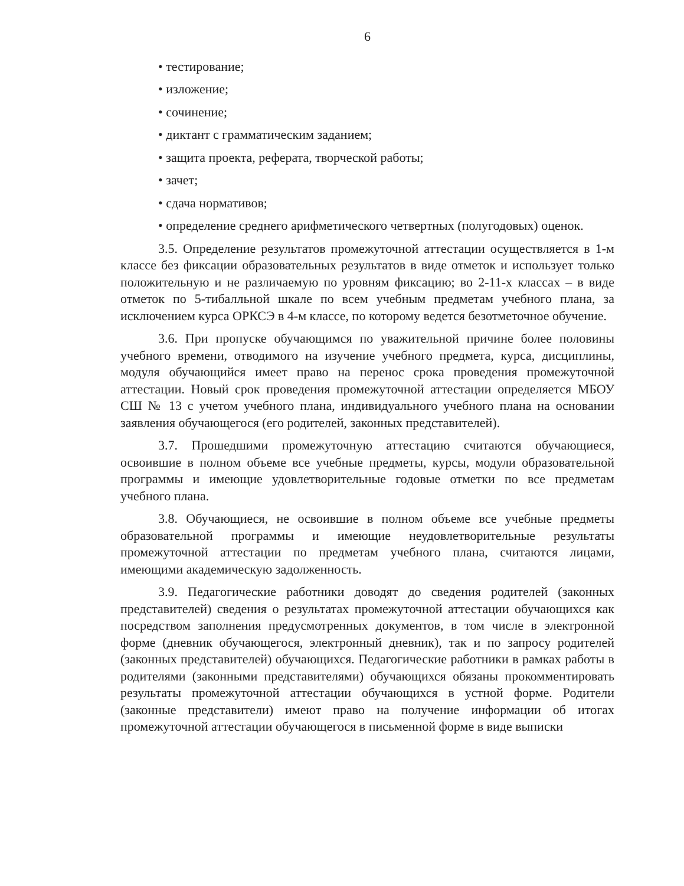6
• тестирование;
• изложение;
• сочинение;
• диктант с грамматическим заданием;
• защита проекта, реферата, творческой работы;
• зачет;
• сдача нормативов;
• определение среднего арифметического четвертных (полугодовых) оценок.
3.5. Определение результатов промежуточной аттестации осуществляется в 1-м классе без фиксации образовательных результатов в виде отметок и использует только положительную и не различаемую по уровням фиксацию; во 2-11-х классах – в виде отметок по 5-тибалльной шкале по всем учебным предметам учебного плана, за исключением курса ОРКСЭ в 4-м классе, по которому ведется безотметочное обучение.
3.6. При пропуске обучающимся по уважительной причине более половины учебного времени, отводимого на изучение учебного предмета, курса, дисциплины, модуля обучающийся имеет право на перенос срока проведения промежуточной аттестации. Новый срок проведения промежуточной аттестации определяется МБОУ СШ № 13 с учетом учебного плана, индивидуального учебного плана на основании заявления обучающегося (его родителей, законных представителей).
3.7. Прошедшими промежуточную аттестацию считаются обучающиеся, освоившие в полном объеме все учебные предметы, курсы, модули образовательной программы и имеющие удовлетворительные годовые отметки по все предметам учебного плана.
3.8. Обучающиеся, не освоившие в полном объеме все учебные предметы образовательной программы и имеющие неудовлетворительные результаты промежуточной аттестации по предметам учебного плана, считаются лицами, имеющими академическую задолженность.
3.9. Педагогические работники доводят до сведения родителей (законных представителей) сведения о результатах промежуточной аттестации обучающихся как посредством заполнения предусмотренных документов, в том числе в электронной форме (дневник обучающегося, электронный дневник), так и по запросу родителей (законных представителей) обучающихся. Педагогические работники в рамках работы в родителями (законными представителями) обучающихся обязаны прокомментировать результаты промежуточной аттестации обучающихся в устной форме. Родители (законные представители) имеют право на получение информации об итогах промежуточной аттестации обучающегося в письменной форме в виде выписки